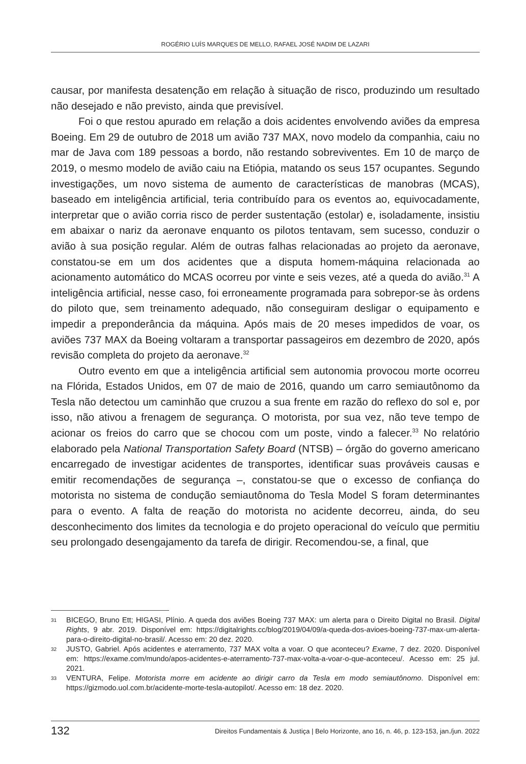ROGÉRIO LUÍS MARQUES DE MELLO, RAFAEL JOSÉ NADIM DE LAZARI
causar, por manifesta desatenção em relação à situação de risco, produzindo um resultado não desejado e não previsto, ainda que previsível.
Foi o que restou apurado em relação a dois acidentes envolvendo aviões da empresa Boeing. Em 29 de outubro de 2018 um avião 737 MAX, novo modelo da companhia, caiu no mar de Java com 189 pessoas a bordo, não restando sobreviventes. Em 10 de março de 2019, o mesmo modelo de avião caiu na Etiópia, matando os seus 157 ocupantes. Segundo investigações, um novo sistema de aumento de características de manobras (MCAS), baseado em inteligência artificial, teria contribuído para os eventos ao, equivocadamente, interpretar que o avião corria risco de perder sustentação (estolar) e, isoladamente, insistiu em abaixar o nariz da aeronave enquanto os pilotos tentavam, sem sucesso, conduzir o avião à sua posição regular. Além de outras falhas relacionadas ao projeto da aeronave, constatou-se em um dos acidentes que a disputa homem-máquina relacionada ao acionamento automático do MCAS ocorreu por vinte e seis vezes, até a queda do avião.<sup>31</sup> A inteligência artificial, nesse caso, foi erroneamente programada para sobrepor-se às ordens do piloto que, sem treinamento adequado, não conseguiram desligar o equipamento e impedir a preponderância da máquina. Após mais de 20 meses impedidos de voar, os aviões 737 MAX da Boeing voltaram a transportar passageiros em dezembro de 2020, após revisão completa do projeto da aeronave.<sup>32</sup>
Outro evento em que a inteligência artificial sem autonomia provocou morte ocorreu na Flórida, Estados Unidos, em 07 de maio de 2016, quando um carro semiautônomo da Tesla não detectou um caminhão que cruzou a sua frente em razão do reflexo do sol e, por isso, não ativou a frenagem de segurança. O motorista, por sua vez, não teve tempo de acionar os freios do carro que se chocou com um poste, vindo a falecer.<sup>33</sup> No relatório elaborado pela National Transportation Safety Board (NTSB) – órgão do governo americano encarregado de investigar acidentes de transportes, identificar suas prováveis causas e emitir recomendações de segurança –, constatou-se que o excesso de confiança do motorista no sistema de condução semiautônoma do Tesla Model S foram determinantes para o evento. A falta de reação do motorista no acidente decorreu, ainda, do seu desconhecimento dos limites da tecnologia e do projeto operacional do veículo que permitiu seu prolongado desengajamento da tarefa de dirigir. Recomendou-se, a final, que
31 BICEGO, Bruno Ett; HIGASI, Plínio. A queda dos aviões Boeing 737 MAX: um alerta para o Direito Digital no Brasil. Digital Rights, 9 abr. 2019. Disponível em: https://digitalrights.cc/blog/2019/04/09/a-queda-dos-avioes-boeing-737-max-um-alerta-para-o-direito-digital-no-brasil/. Acesso em: 20 dez. 2020.
32 JUSTO, Gabriel. Após acidentes e aterramento, 737 MAX volta a voar. O que aconteceu? Exame, 7 dez. 2020. Disponível em: https://exame.com/mundo/apos-acidentes-e-aterramento-737-max-volta-a-voar-o-que-aconteceu/. Acesso em: 25 jul. 2021.
33 VENTURA, Felipe. Motorista morre em acidente ao dirigir carro da Tesla em modo semiautônomo. Disponível em: https://gizmodo.uol.com.br/acidente-morte-tesla-autopilot/. Acesso em: 18 dez. 2020.
132 Direitos Fundamentais & Justiça | Belo Horizonte, ano 16, n. 46, p. 123-153, jan./jun. 2022